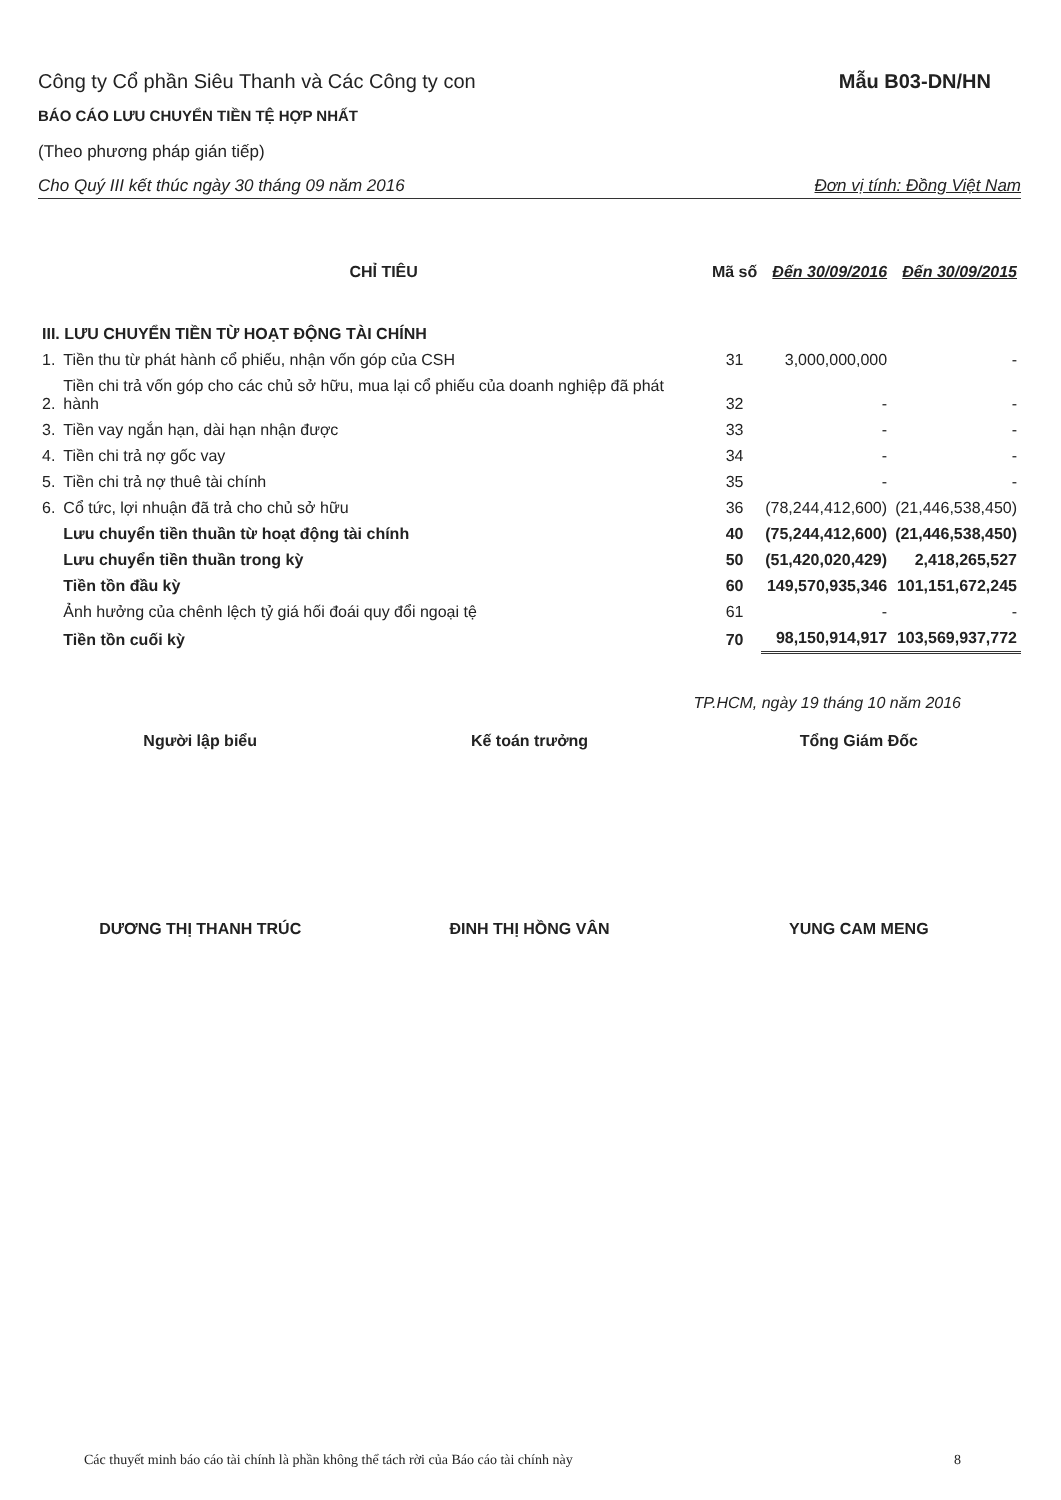Công ty Cổ phần Siêu Thanh và Các Công ty con
Mẫu B03-DN/HN
BÁO CÁO LƯU CHUYỂN TIỀN TỆ HỢP NHẤT
(Theo phương pháp gián tiếp)
Cho Quý III kết thúc ngày 30 tháng 09 năm 2016 Đơn vị tính: Đồng Việt Nam
| | CHỈ TIÊU | Mã số | Đến 30/09/2016 | Đến 30/09/2015 |
| --- | --- | --- | --- | --- |
| III. LƯU CHUYỂN TIỀN TỪ HOẠT ĐỘNG TÀI CHÍNH | | | | |
| 1. | Tiền thu từ phát hành cổ phiếu, nhận vốn góp của CSH | 31 | 3,000,000,000 | - |
| 2. | Tiền chi trả vốn góp cho các chủ sở hữu, mua lại cổ phiếu của doanh nghiệp đã phát hành | 32 | - | - |
| 3. | Tiền vay ngắn hạn, dài hạn nhận được | 33 | - | - |
| 4. | Tiền chi trả nợ gốc vay | 34 | - | - |
| 5. | Tiền chi trả nợ thuê tài chính | 35 | - | - |
| 6. | Cổ tức, lợi nhuận đã trả cho chủ sở hữu | 36 | (78,244,412,600) | (21,446,538,450) |
| | Lưu chuyển tiền thuần từ hoạt động tài chính | 40 | (75,244,412,600) | (21,446,538,450) |
| | Lưu chuyển tiền thuần trong kỳ | 50 | (51,420,020,429) | 2,418,265,527 |
| | Tiền tồn đầu kỳ | 60 | 149,570,935,346 | 101,151,672,245 |
| | Ảnh hưởng của chênh lệch tỷ giá hối đoái quy đổi ngoại tệ | 61 | - | - |
| | Tiền tồn cuối kỳ | 70 | 98,150,914,917 | 103,569,937,772 |
TP.HCM, ngày 19 tháng 10 năm 2016
Người lập biểu Kế toán trưởng Tổng Giám Đốc
DƯƠNG THỊ THANH TRÚC ĐINH THỊ HỒNG VÂN YUNG CAM MENG
Các thuyết minh báo cáo tài chính là phần không thể tách rời của Báo cáo tài chính này 8